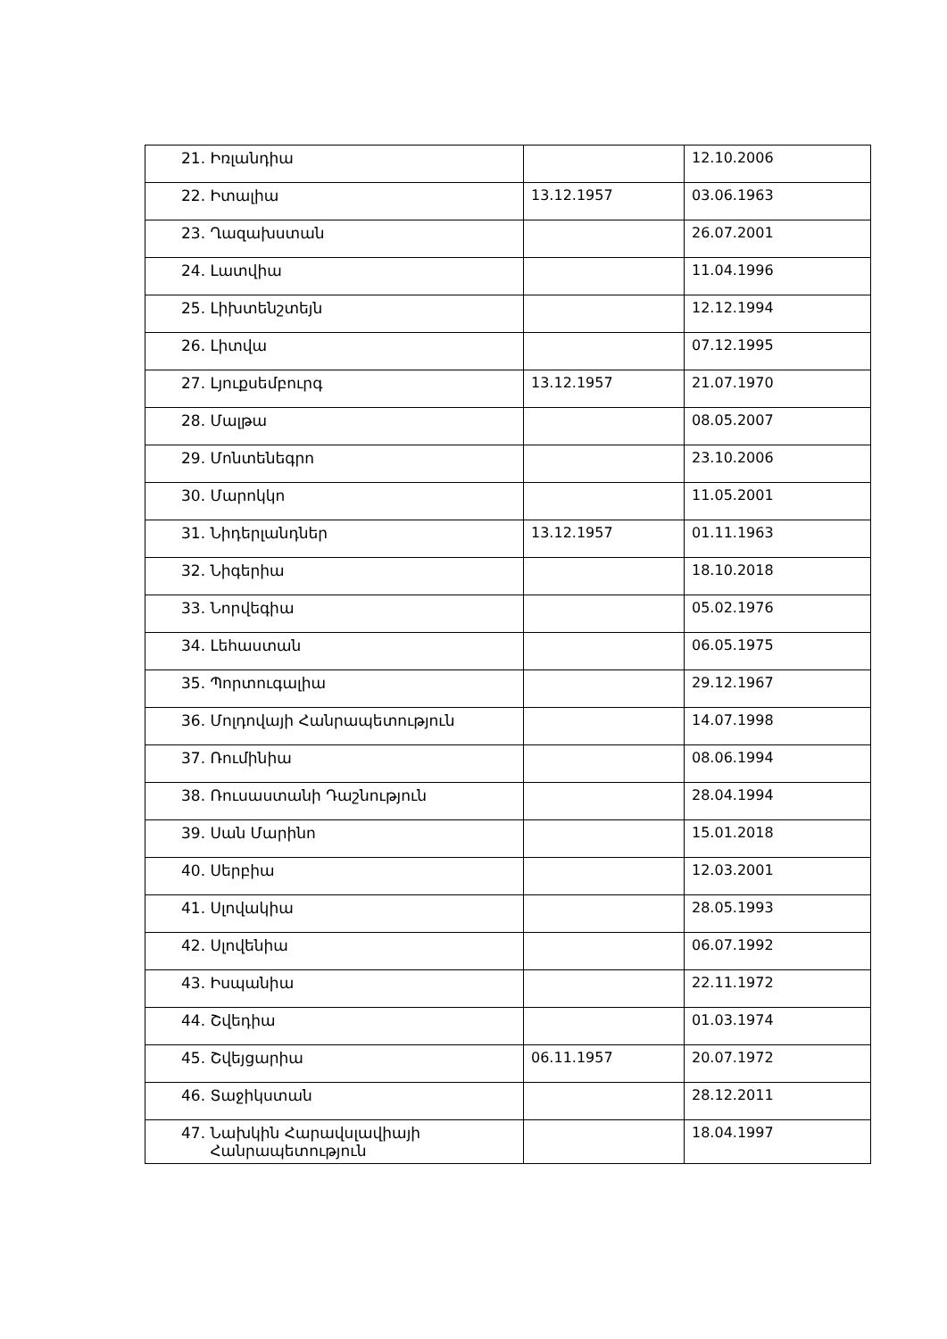| 21. Իռլանդիա | | 12.10.2006 |
| 22. Իտալիա | 13.12.1957 | 03.06.1963 |
| 23. Ղազախստան | | 26.07.2001 |
| 24. Լատվիա | | 11.04.1996 |
| 25. Լիխտենշտեյն | | 12.12.1994 |
| 26. Լիտվա | | 07.12.1995 |
| 27. Լյուքսեմբուրգ | 13.12.1957 | 21.07.1970 |
| 28. Մալթա | | 08.05.2007 |
| 29. Մոնտենեգրո | | 23.10.2006 |
| 30. Մարոկկո | | 11.05.2001 |
| 31. Նիդերլանդներ | 13.12.1957 | 01.11.1963 |
| 32. Նիգերիա | | 18.10.2018 |
| 33. Նորվեգիա | | 05.02.1976 |
| 34. Լեհաստան | | 06.05.1975 |
| 35. Պորտուգալիա | | 29.12.1967 |
| 36. Մոլդովայի Հանրապետություն | | 14.07.1998 |
| 37. Ռումինիա | | 08.06.1994 |
| 38. Ռուսաստանի Դաշնություն | | 28.04.1994 |
| 39. Սան Մարինո | | 15.01.2018 |
| 40. Սերբիա | | 12.03.2001 |
| 41. Սլովակիա | | 28.05.1993 |
| 42. Սլովենիա | | 06.07.1992 |
| 43. Իսպանիա | | 22.11.1972 |
| 44. Շվեդիա | | 01.03.1974 |
| 45. Շվեյցարիա | 06.11.1957 | 20.07.1972 |
| 46. Տաջիկստան | | 28.12.2011 |
| 47. Նախկին Հարավսլավիայի Հանրապետություն | | 18.04.1997 |